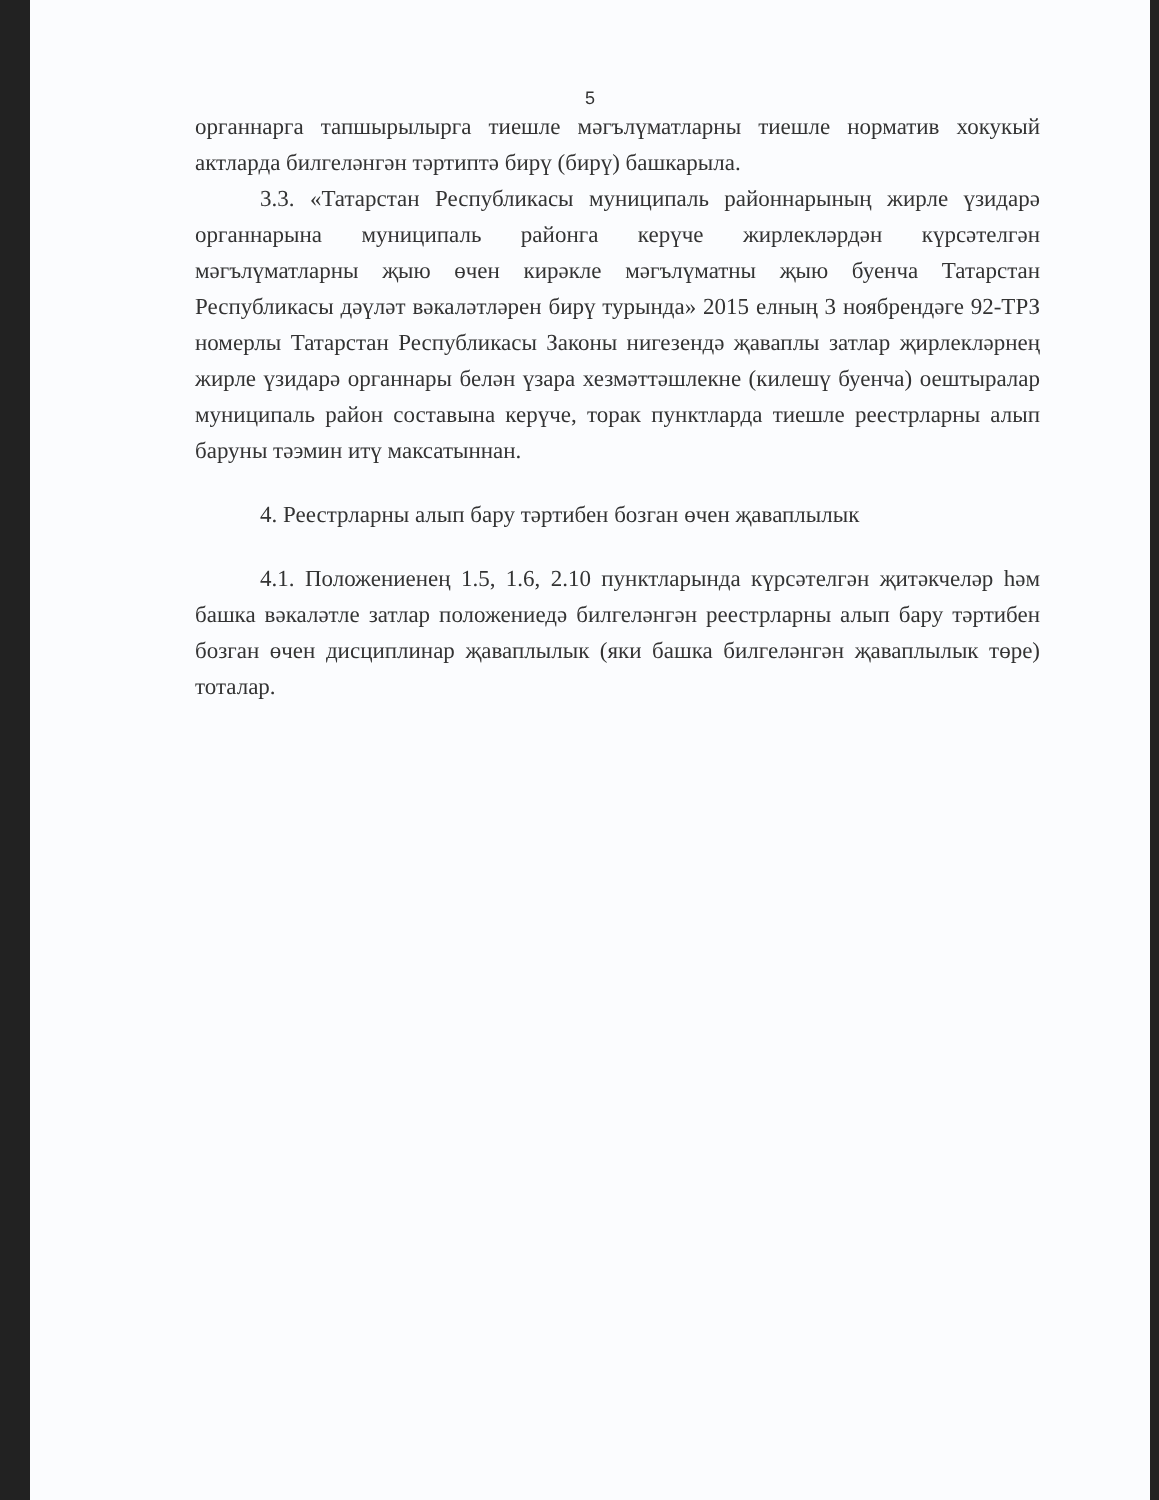5
органнарга тапшырылырга тиешле мәгълүматларны тиешле норматив хокукый актларда билгеләнгән тәртиптә бирү (бирү) башкарыла.
3.3. «Татарстан Республикасы муниципаль районнарының жирле үзидарә органнарына муниципаль районга керүче жирлекләрдән күрсәтелгән мәгълүматларны җыю өчен кирәкле мәгълүматны җыю буенча Татарстан Республикасы дәүләт вәкаләтләрен бирү турында» 2015 елның 3 ноябрендәге 92-ТРЗ номерлы Татарстан Республикасы Законы нигезендә җаваплы затлар җирлекләрнең жирле үзидарә органнары белән үзара хезмәттәшлекне (килешү буенча) оештыралар муниципаль район составына керүче, торак пунктларда тиешле реестрларны алып баруны тәэмин итү максатыннан.
4. Реестрларны алып бару тәртибен бозган өчен җаваплылык
4.1. Положениенең 1.5, 1.6, 2.10 пунктларында күрсәтелгән җитәкчеләр һәм башка вәкаләтле затлар положениедә билгеләнгән реестрларны алып бару тәртибен бозган өчен дисциплинар җаваплылык (яки башка билгеләнгән җаваплылык төре) тоталар.